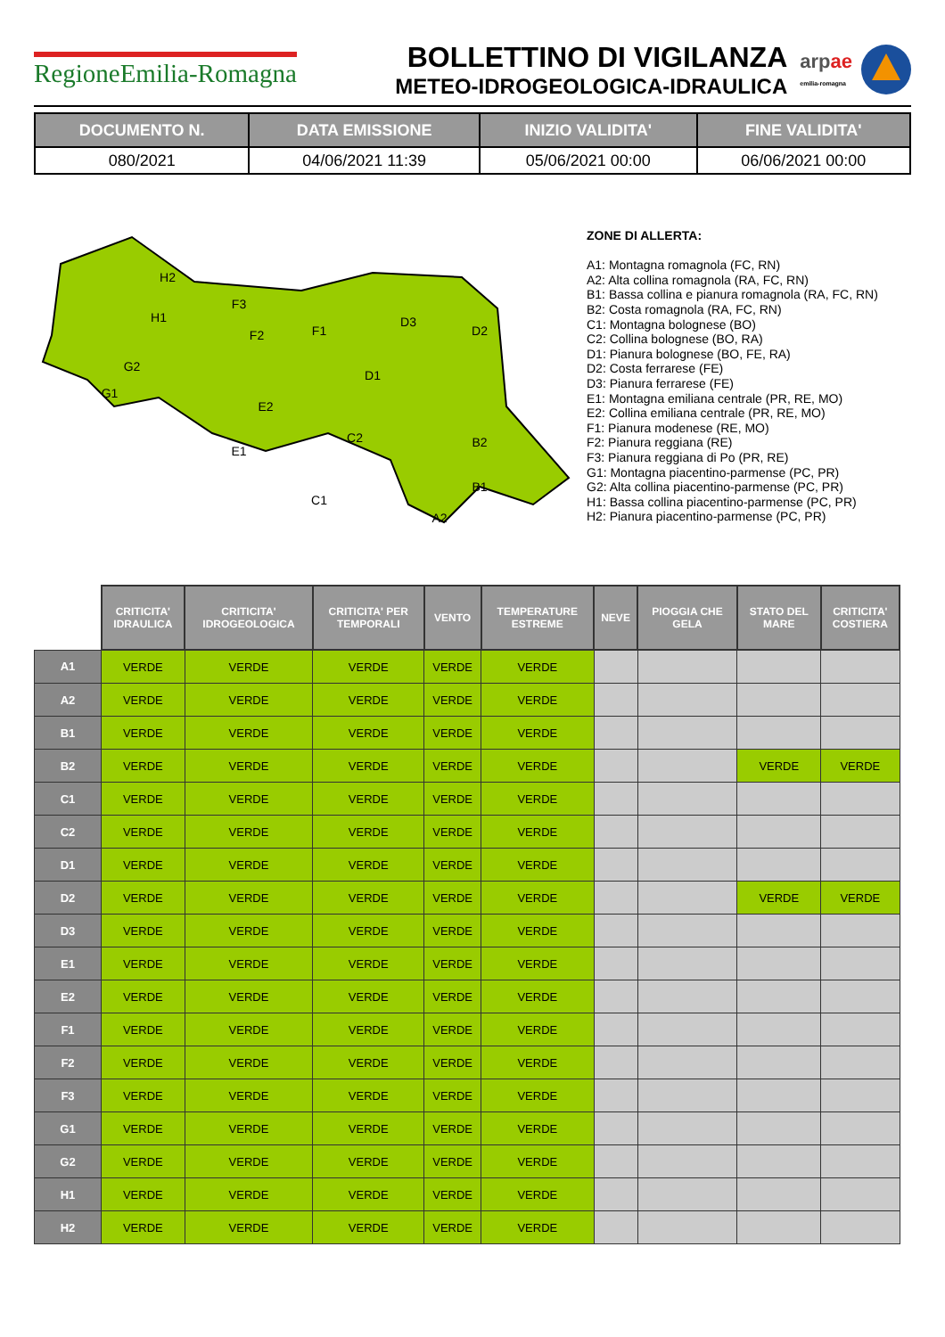RegioneEmilia-Romagna
BOLLETTINO DI VIGILANZA
METEO-IDROGEOLOGICA-IDRAULICA
arp ae
emilia-romagna
| DOCUMENTO N. | DATA EMISSIONE | INIZIO VALIDITA' | FINE VALIDITA' |
| --- | --- | --- | --- |
| 080/2021 | 04/06/2021 11:39 | 05/06/2021 00:00 | 06/06/2021 00:00 |
H2
H1
G2
G1
F3
F2
F1
D3
D2
D1
E2
E1
C2
C1
B2
B1
A2
ZONE DI ALLERTA:
A1: Montagna romagnola (FC, RN)
A2: Alta collina romagnola (RA, FC, RN)
B1: Bassa collina e pianura romagnola (RA, FC, RN)
B2: Costa romagnola (RA, FC, RN)
C1: Montagna bolognese (BO)
C2: Collina bolognese (BO, RA)
D1: Pianura bolognese (BO, FE, RA)
D2: Costa ferrarese (FE)
D3: Pianura ferrarese (FE)
E1: Montagna emiliana centrale (PR, RE, MO)
E2: Collina emiliana centrale (PR, RE, MO)
F1: Pianura modenese (RE, MO)
F2: Pianura reggiana (RE)
F3: Pianura reggiana di Po (PR, RE)
G1: Montagna piacentino-parmense (PC, PR)
G2: Alta collina piacentino-parmense (PC, PR)
H1: Bassa collina piacentino-parmense (PC, PR)
H2: Pianura piacentino-parmense (PC, PR)
| | CRITICITA' IDRAULICA | CRITICITA' IDROGEOLOGICA | CRITICITA' PER TEMPORALI | VENTO | TEMPERATURE ESTREME | NEVE | PIOGGIA CHE GELA | STATO DEL MARE | CRITICITA' COSTIERA |
| --- | --- | --- | --- | --- | --- | --- | --- | --- | --- |
| A1 | VERDE | VERDE | VERDE | VERDE | VERDE | | | | |
| A2 | VERDE | VERDE | VERDE | VERDE | VERDE | | | | |
| B1 | VERDE | VERDE | VERDE | VERDE | VERDE | | | | |
| B2 | VERDE | VERDE | VERDE | VERDE | VERDE | | | VERDE | VERDE |
| C1 | VERDE | VERDE | VERDE | VERDE | VERDE | | | | |
| C2 | VERDE | VERDE | VERDE | VERDE | VERDE | | | | |
| D1 | VERDE | VERDE | VERDE | VERDE | VERDE | | | | |
| D2 | VERDE | VERDE | VERDE | VERDE | VERDE | | | VERDE | VERDE |
| D3 | VERDE | VERDE | VERDE | VERDE | VERDE | | | | |
| E1 | VERDE | VERDE | VERDE | VERDE | VERDE | | | | |
| E2 | VERDE | VERDE | VERDE | VERDE | VERDE | | | | |
| F1 | VERDE | VERDE | VERDE | VERDE | VERDE | | | | |
| F2 | VERDE | VERDE | VERDE | VERDE | VERDE | | | | |
| F3 | VERDE | VERDE | VERDE | VERDE | VERDE | | | | |
| G1 | VERDE | VERDE | VERDE | VERDE | VERDE | | | | |
| G2 | VERDE | VERDE | VERDE | VERDE | VERDE | | | | |
| H1 | VERDE | VERDE | VERDE | VERDE | VERDE | | | | |
| H2 | VERDE | VERDE | VERDE | VERDE | VERDE | | | | |